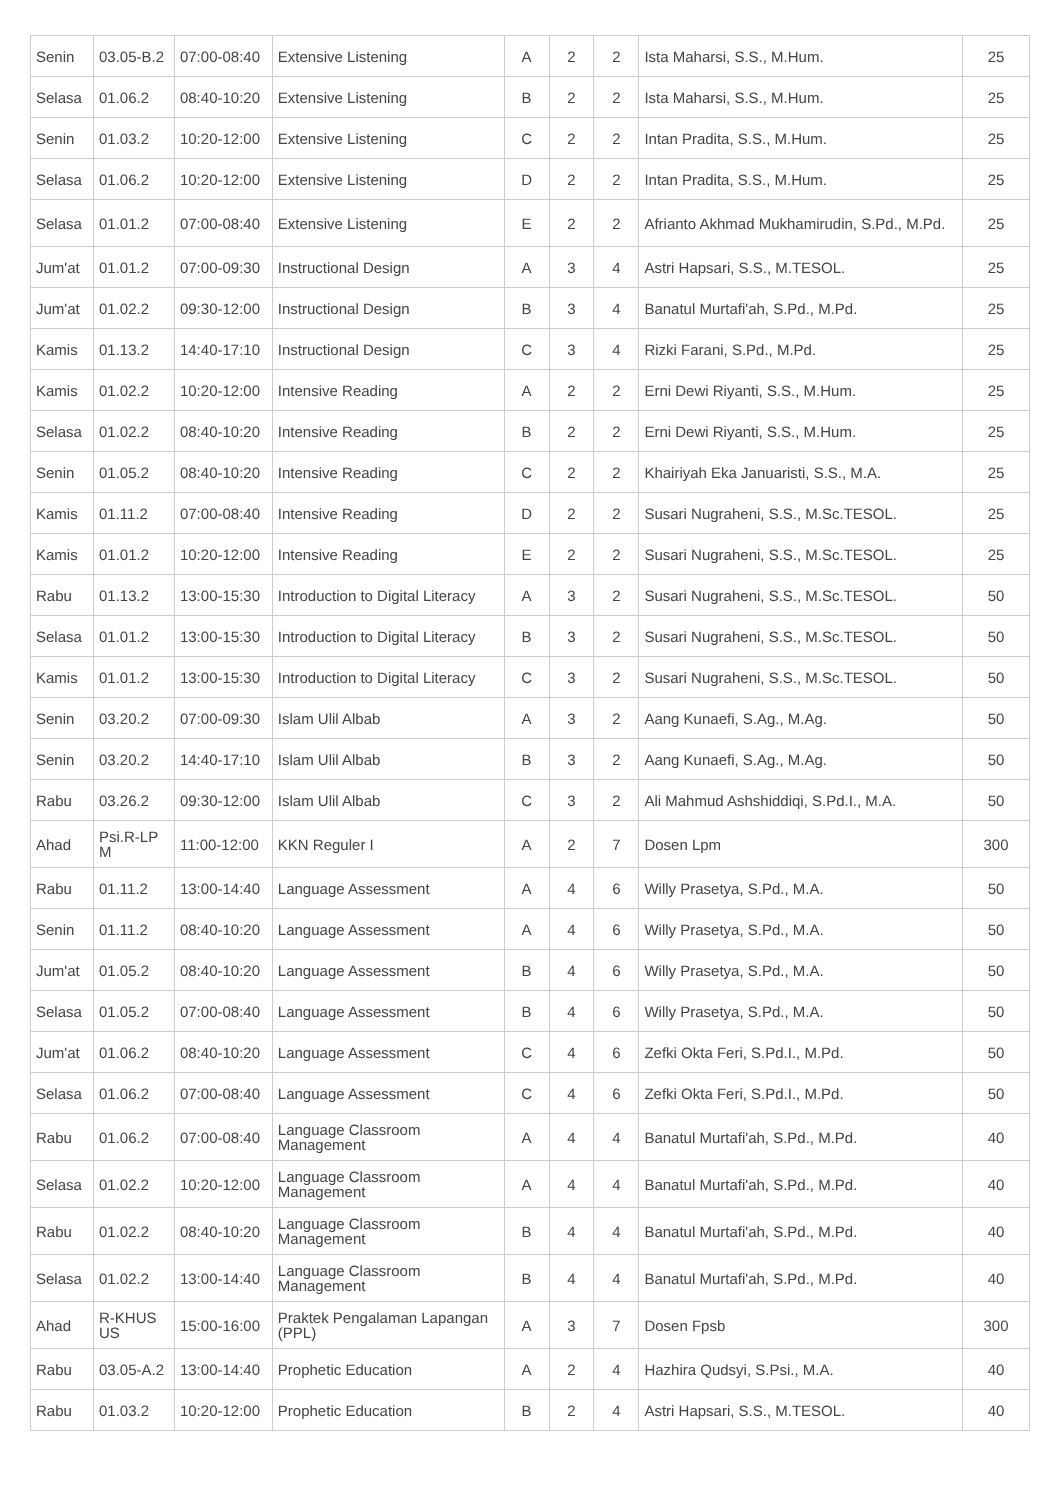| Senin | 03.05-B.2 | 07:00-08:40 | Extensive Listening | A | 2 | 2 | Ista Maharsi, S.S., M.Hum. | 25 |
| Selasa | 01.06.2 | 08:40-10:20 | Extensive Listening | B | 2 | 2 | Ista Maharsi, S.S., M.Hum. | 25 |
| Senin | 01.03.2 | 10:20-12:00 | Extensive Listening | C | 2 | 2 | Intan Pradita, S.S., M.Hum. | 25 |
| Selasa | 01.06.2 | 10:20-12:00 | Extensive Listening | D | 2 | 2 | Intan Pradita, S.S., M.Hum. | 25 |
| Selasa | 01.01.2 | 07:00-08:40 | Extensive Listening | E | 2 | 2 | Afrianto Akhmad Mukhamirudin, S.Pd., M.Pd. | 25 |
| Jum'at | 01.01.2 | 07:00-09:30 | Instructional Design | A | 3 | 4 | Astri Hapsari, S.S., M.TESOL. | 25 |
| Jum'at | 01.02.2 | 09:30-12:00 | Instructional Design | B | 3 | 4 | Banatul Murtafi'ah, S.Pd., M.Pd. | 25 |
| Kamis | 01.13.2 | 14:40-17:10 | Instructional Design | C | 3 | 4 | Rizki Farani, S.Pd., M.Pd. | 25 |
| Kamis | 01.02.2 | 10:20-12:00 | Intensive Reading | A | 2 | 2 | Erni Dewi Riyanti, S.S., M.Hum. | 25 |
| Selasa | 01.02.2 | 08:40-10:20 | Intensive Reading | B | 2 | 2 | Erni Dewi Riyanti, S.S., M.Hum. | 25 |
| Senin | 01.05.2 | 08:40-10:20 | Intensive Reading | C | 2 | 2 | Khairiyah Eka Januaristi, S.S., M.A. | 25 |
| Kamis | 01.11.2 | 07:00-08:40 | Intensive Reading | D | 2 | 2 | Susari Nugraheni, S.S., M.Sc.TESOL. | 25 |
| Kamis | 01.01.2 | 10:20-12:00 | Intensive Reading | E | 2 | 2 | Susari Nugraheni, S.S., M.Sc.TESOL. | 25 |
| Rabu | 01.13.2 | 13:00-15:30 | Introduction to Digital Literacy | A | 3 | 2 | Susari Nugraheni, S.S., M.Sc.TESOL. | 50 |
| Selasa | 01.01.2 | 13:00-15:30 | Introduction to Digital Literacy | B | 3 | 2 | Susari Nugraheni, S.S., M.Sc.TESOL. | 50 |
| Kamis | 01.01.2 | 13:00-15:30 | Introduction to Digital Literacy | C | 3 | 2 | Susari Nugraheni, S.S., M.Sc.TESOL. | 50 |
| Senin | 03.20.2 | 07:00-09:30 | Islam Ulil Albab | A | 3 | 2 | Aang Kunaefi, S.Ag., M.Ag. | 50 |
| Senin | 03.20.2 | 14:40-17:10 | Islam Ulil Albab | B | 3 | 2 | Aang Kunaefi, S.Ag., M.Ag. | 50 |
| Rabu | 03.26.2 | 09:30-12:00 | Islam Ulil Albab | C | 3 | 2 | Ali Mahmud Ashshiddiqi, S.Pd.I., M.A. | 50 |
| Ahad | Psi.R-LP M | 11:00-12:00 | KKN Reguler I | A | 2 | 7 | Dosen Lpm | 300 |
| Rabu | 01.11.2 | 13:00-14:40 | Language Assessment | A | 4 | 6 | Willy Prasetya, S.Pd., M.A. | 50 |
| Senin | 01.11.2 | 08:40-10:20 | Language Assessment | A | 4 | 6 | Willy Prasetya, S.Pd., M.A. | 50 |
| Jum'at | 01.05.2 | 08:40-10:20 | Language Assessment | B | 4 | 6 | Willy Prasetya, S.Pd., M.A. | 50 |
| Selasa | 01.05.2 | 07:00-08:40 | Language Assessment | B | 4 | 6 | Willy Prasetya, S.Pd., M.A. | 50 |
| Jum'at | 01.06.2 | 08:40-10:20 | Language Assessment | C | 4 | 6 | Zefki Okta Feri, S.Pd.I., M.Pd. | 50 |
| Selasa | 01.06.2 | 07:00-08:40 | Language Assessment | C | 4 | 6 | Zefki Okta Feri, S.Pd.I., M.Pd. | 50 |
| Rabu | 01.06.2 | 07:00-08:40 | Language Classroom Management | A | 4 | 4 | Banatul Murtafi'ah, S.Pd., M.Pd. | 40 |
| Selasa | 01.02.2 | 10:20-12:00 | Language Classroom Management | A | 4 | 4 | Banatul Murtafi'ah, S.Pd., M.Pd. | 40 |
| Rabu | 01.02.2 | 08:40-10:20 | Language Classroom Management | B | 4 | 4 | Banatul Murtafi'ah, S.Pd., M.Pd. | 40 |
| Selasa | 01.02.2 | 13:00-14:40 | Language Classroom Management | B | 4 | 4 | Banatul Murtafi'ah, S.Pd., M.Pd. | 40 |
| Ahad | R-KHUS US | 15:00-16:00 | Praktek Pengalaman Lapangan (PPL) | A | 3 | 7 | Dosen Fpsb | 300 |
| Rabu | 03.05-A.2 | 13:00-14:40 | Prophetic Education | A | 2 | 4 | Hazhira Qudsyi, S.Psi., M.A. | 40 |
| Rabu | 01.03.2 | 10:20-12:00 | Prophetic Education | B | 2 | 4 | Astri Hapsari, S.S., M.TESOL. | 40 |